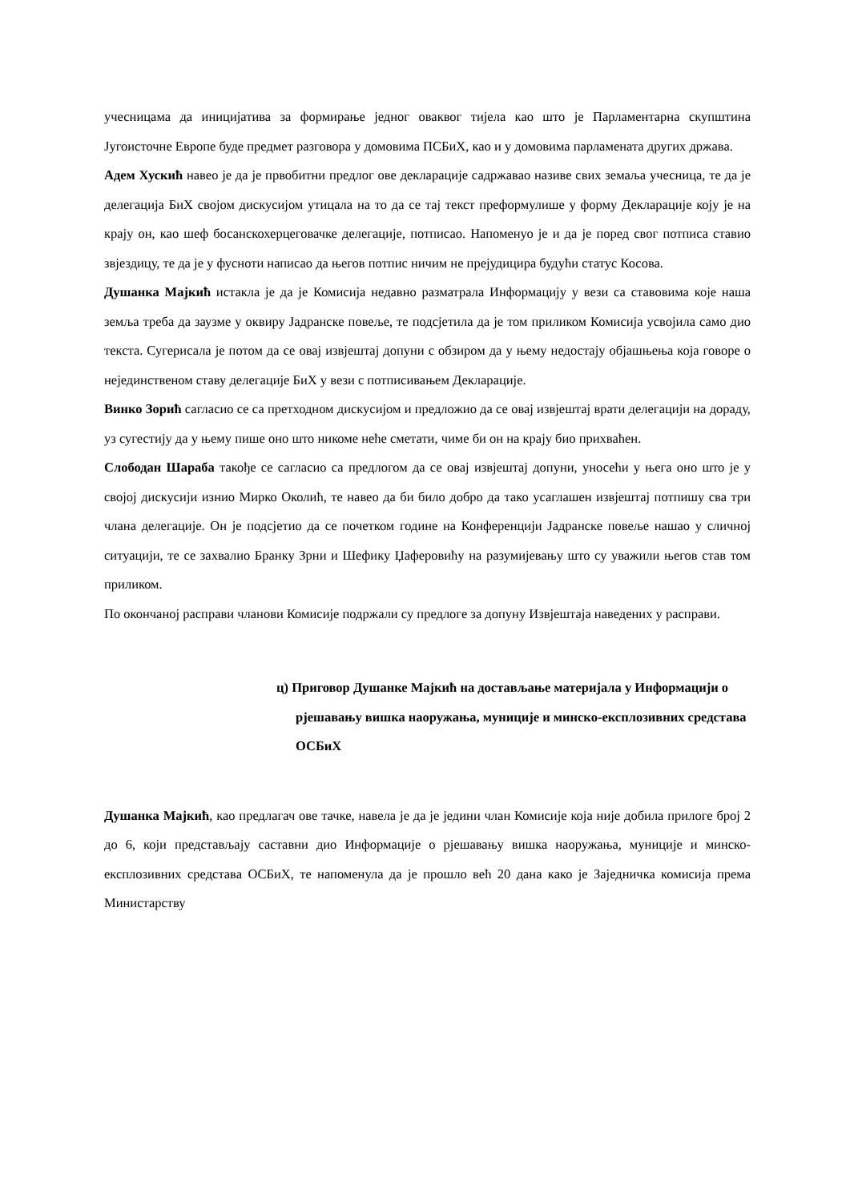учесницама да иницијатива за формирање једног оваквог тијела као што је Парламентарна скупштина Југоисточне Европе буде предмет разговора у домовима ПСБиХ, као и у домовима парламената других држава.
Адем Хускић навео је да је првобитни предлог ове декларације садржавао називе свих земаља учесница, те да је делегација БиХ својом дискусијом утицала на то да се тај текст преформулише у форму Декларације коју је на крају он, као шеф босанскохерцеговачке делегације, потписао. Напоменуо је и да је поред свог потписа ставио звјездицу, те да је у фусноти написао да његов потпис ничим не прејудицира будући статус Косова.
Душанка Мајкић истакла је да је Комисија недавно разматрала Информацију у вези са ставовима које наша земља треба да заузме у оквиру Јадранске повеље, те подсјетила да је том приликом Комисија усвојила само дио текста. Сугерисала је потом да се овај извјештај допуни с обзиром да у њему недостају објашњења која говоре о нејединственом ставу делегације БиХ у вези с потписивањем Декларације.
Винко Зорић сагласио се са претходном дискусијом и предложио да се овај извјештај врати делегацији на дораду, уз сугестију да у њему пише оно што никоме неће сметати, чиме би он на крају био прихваћен.
Слободан Шараба такође се сагласио са предлогом да се овај извјештај допуни, уносећи у њега оно што је у својој дискусији изнио Мирко Околић, те навео да би било добро да тако усаглашен извјештај потпишу сва три члана делегације. Он је подсјетио да се почетком године на Конференцији Јадранске повеље нашао у сличној ситуацији, те се захвалио Бранку Зрни и Шефику Џаферовићу на разумијевању што су уважили његов став том приликом.
По окончаној расправи чланови Комисије подржали су предлоге за допуну Извјештаја наведених у расправи.
ц) Приговор Душанке Мајкић на достављање материјала у Информацији о рјешавању вишка наоружања, муниције и минско-експлозивних средстава ОСБиХ
Душанка Мајкић, као предлагач ове тачке, навела је да је једини члан Комисије која није добила прилоге број 2 до 6, који представљају саставни дио Информације о рјешавању вишка наоружања, муниције и минско-експлозивних средстава ОСБиХ, те напоменула да је прошло већ 20 дана како је Заједничка комисија према Министарству